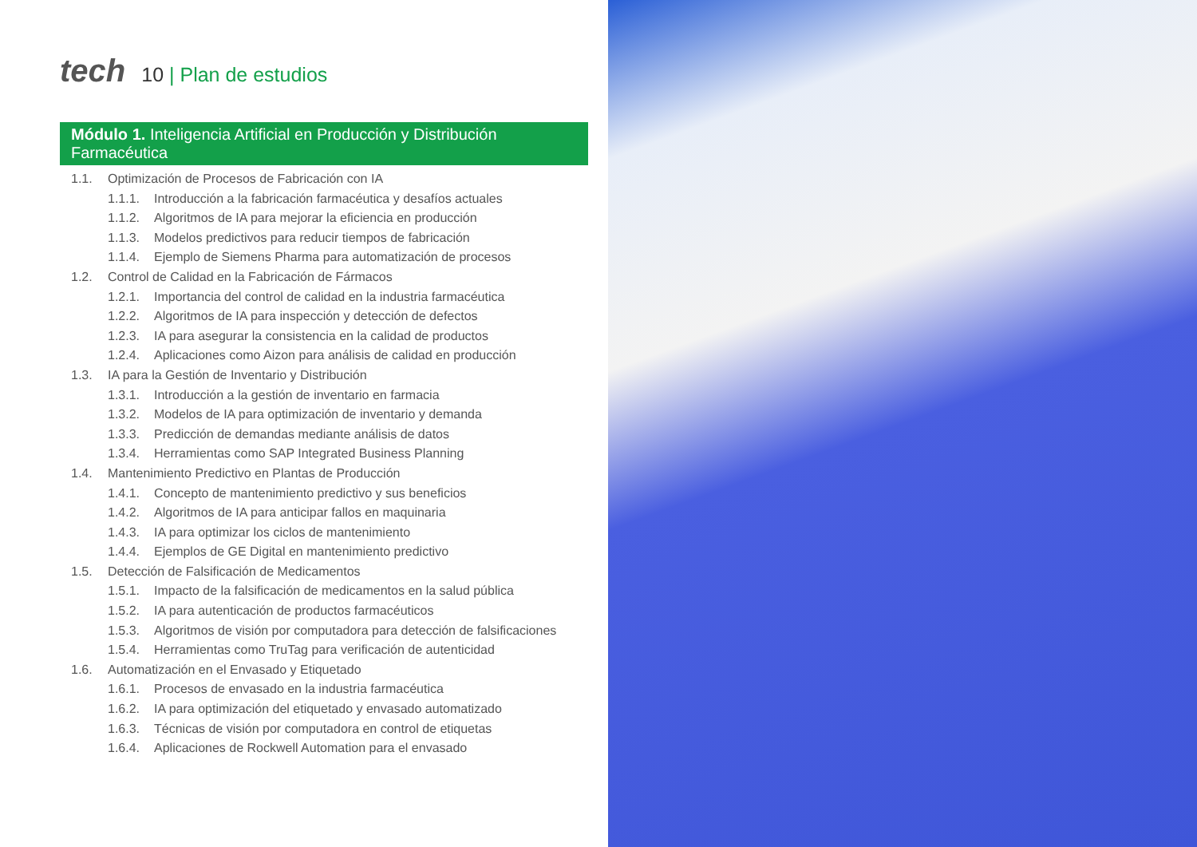tech
10 | Plan de estudios
Módulo 1. Inteligencia Artificial en Producción y Distribución Farmacéutica
1.1. Optimización de Procesos de Fabricación con IA
1.1.1. Introducción a la fabricación farmacéutica y desafíos actuales
1.1.2. Algoritmos de IA para mejorar la eficiencia en producción
1.1.3. Modelos predictivos para reducir tiempos de fabricación
1.1.4. Ejemplo de Siemens Pharma para automatización de procesos
1.2. Control de Calidad en la Fabricación de Fármacos
1.2.1. Importancia del control de calidad en la industria farmacéutica
1.2.2. Algoritmos de IA para inspección y detección de defectos
1.2.3. IA para asegurar la consistencia en la calidad de productos
1.2.4. Aplicaciones como Aizon para análisis de calidad en producción
1.3. IA para la Gestión de Inventario y Distribución
1.3.1. Introducción a la gestión de inventario en farmacia
1.3.2. Modelos de IA para optimización de inventario y demanda
1.3.3. Predicción de demandas mediante análisis de datos
1.3.4. Herramientas como SAP Integrated Business Planning
1.4. Mantenimiento Predictivo en Plantas de Producción
1.4.1. Concepto de mantenimiento predictivo y sus beneficios
1.4.2. Algoritmos de IA para anticipar fallos en maquinaria
1.4.3. IA para optimizar los ciclos de mantenimiento
1.4.4. Ejemplos de GE Digital en mantenimiento predictivo
1.5. Detección de Falsificación de Medicamentos
1.5.1. Impacto de la falsificación de medicamentos en la salud pública
1.5.2. IA para autenticación de productos farmacéuticos
1.5.3. Algoritmos de visión por computadora para detección de falsificaciones
1.5.4. Herramientas como TruTag para verificación de autenticidad
1.6. Automatización en el Envasado y Etiquetado
1.6.1. Procesos de envasado en la industria farmacéutica
1.6.2. IA para optimización del etiquetado y envasado automatizado
1.6.3. Técnicas de visión por computadora en control de etiquetas
1.6.4. Aplicaciones de Rockwell Automation para el envasado